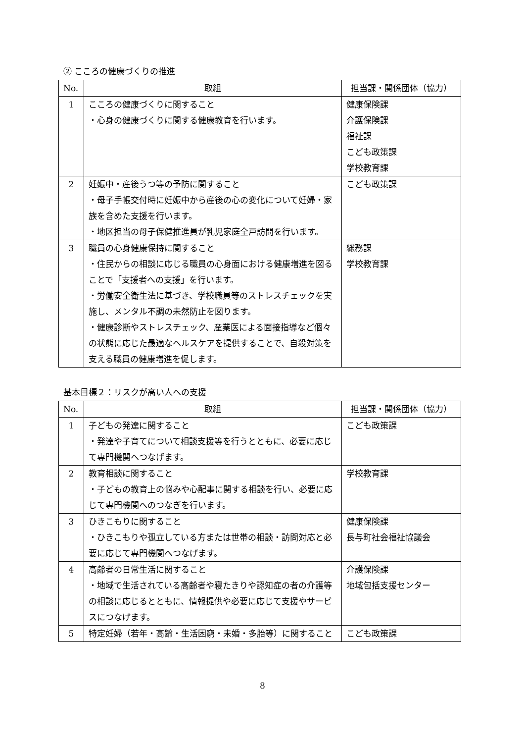② こころの健康づくりの推進
| No. | 取組 | 担当課・関係団体（協力） |
| --- | --- | --- |
| 1 | こころの健康づくりに関すること ・心身の健康づくりに関する健康教育を行います。 | 健康保険課 介護保険課 福祉課 こども政策課 学校教育課 |
| 2 | 妊娠中・産後うつ等の予防に関すること ・母子手帳交付時に妊娠中から産後の心の変化について妊婦・家族を含めた支援を行います。 ・地区担当の母子保健推進員が乳児家庭全戸訪問を行います。 | こども政策課 |
| 3 | 職員の心身健康保持に関すること ・住民からの相談に応じる職員の心身面における健康増進を図ることで「支援者への支援」を行います。 ・労働安全衛生法に基づき、学校職員等のストレスチェックを実施し、メンタル不調の未然防止を図ります。 ・健康診断やストレスチェック、産業医による面接指導など個々の状態に応じた最適なヘルスケアを提供することで、自殺対策を支える職員の健康増進を促します。 | 総務課 学校教育課 |
基本目標２：リスクが高い人への支援
| No. | 取組 | 担当課・関係団体（協力） |
| --- | --- | --- |
| 1 | 子どもの発達に関すること ・発達や子育てについて相談支援等を行うとともに、必要に応じて専門機関へつなげます。 | こども政策課 |
| 2 | 教育相談に関すること ・子どもの教育上の悩みや心配事に関する相談を行い、必要に応じて専門機関へのつなぎを行います。 | 学校教育課 |
| 3 | ひきこもりに関すること ・ひきこもりや孤立している方または世帯の相談・訪問対応と必要に応じて専門機関へつなげます。 | 健康保険課 長与町社会福祉協議会 |
| 4 | 高齢者の日常生活に関すること ・地域で生活されている高齢者や寝たきりや認知症の者の介護等の相談に応じるとともに、情報提供や必要に応じて支援やサービスにつなげます。 | 介護保険課 地域包括支援センター |
| 5 | 特定妊婦（若年・高齢・生活困窮・未婚・多胎等）に関すること | こども政策課 |
8